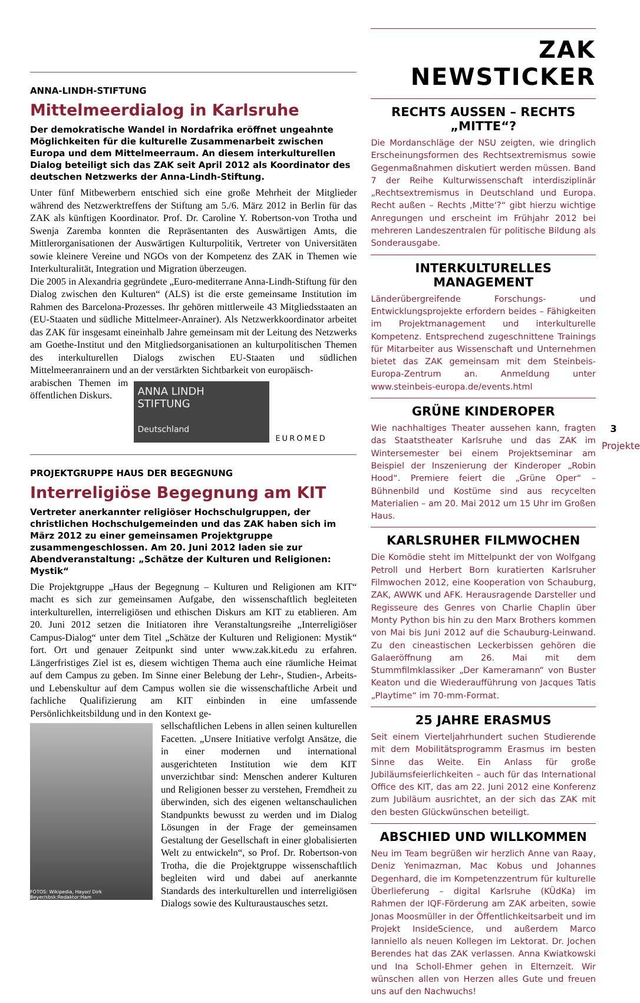ANNA-LINDH-STIFTUNG
Mittelmeerdialog in Karlsruhe
Der demokratische Wandel in Nordafrika eröffnet ungeahnte Möglichkeiten für die kulturelle Zusammenarbeit zwischen Europa und dem Mittelmeerraum. An diesem interkulturellen Dialog beteiligt sich das ZAK seit April 2012 als Koordinator des deutschen Netzwerks der Anna-Lindh-Stiftung.
Unter fünf Mitbewerbern entschied sich eine große Mehrheit der Mitglieder während des Netzwerktreffens der Stiftung am 5./6. März 2012 in Berlin für das ZAK als künftigen Koordinator. Prof. Dr. Caroline Y. Robertson-von Trotha und Swenja Zaremba konnten die Repräsentanten des Auswärtigen Amts, die Mittlerorganisationen der Auswärtigen Kulturpolitik, Vertreter von Universitäten sowie kleinere Vereine und NGOs von der Kompetenz des ZAK in Themen wie Interkulturalität, Integration und Migration überzeugen.
Die 2005 in Alexandria gegründete „Euro-mediterrane Anna-Lindh-Stiftung für den Dialog zwischen den Kulturen“ (ALS) ist die erste gemeinsame Institution im Rahmen des Barcelona-Prozesses. Ihr gehören mittlerweile 43 Mitgliedsstaaten an (EU-Staaten und südliche Mittelmeer-Anrainer). Als Netzwerkkoordinator arbeitet das ZAK für insgesamt eineinhalb Jahre gemeinsam mit der Leitung des Netzwerks am Goethe-Institut und den Mitgliedsorganisationen an kulturpolitischen Themen des interkulturellen Dialogs zwischen EU-Staaten und südlichen Mittelmeeranrainern und an der verstärkten Sichtbarkeit von europäisch-
ANNA LINDH
STIFTUNG
Deutschland
EUROMED
arabischen Themen im öffentlichen Diskurs.
PROJEKTGRUPPE HAUS DER BEGEGNUNG
Interreligiöse Begegnung am KIT
Vertreter anerkannter religiöser Hochschulgruppen, der christlichen Hochschulgemeinden und das ZAK haben sich im März 2012 zu einer gemeinsamen Projektgruppe zusammengeschlossen. Am 20. Juni 2012 laden sie zur Abendveranstaltung: „Schätze der Kulturen und Religionen: Mystik“
Die Projektgruppe „Haus der Begegnung – Kulturen und Religionen am KIT“ macht es sich zur gemeinsamen Aufgabe, den wissenschaftlich begleiteten interkulturellen, interreligiösen und ethischen Diskurs am KIT zu etablieren. Am 20. Juni 2012 setzen die Initiatoren ihre Veranstaltungsreihe „Interreligiöser Campus-Dialog“ unter dem Titel „Schätze der Kulturen und Religionen: Mystik“ fort. Ort und genauer Zeitpunkt sind unter www.zak.kit.edu zu erfahren. Längerfristiges Ziel ist es, diesem wichtigen Thema auch eine räumliche Heimat auf dem Campus zu geben. Im Sinne einer Belebung der Lehr-, Studien-, Arbeits- und Lebenskultur auf dem Campus wollen sie die wissenschaftliche Arbeit und fachliche Qualifizierung am KIT einbinden in eine umfassende Persönlichkeitsbildung und in den Kontext ge-
FOTOS: Wikipedia, Hayor/ Dirk Beyer/sbsk:Redaktor:Ham
sellschaftlichen Lebens in allen seinen kulturellen Facetten. „Unsere Initiative verfolgt Ansätze, die in einer modernen und international ausgerichteten Institution wie dem KIT unverzichtbar sind: Menschen anderer Kulturen und Religionen besser zu verstehen, Fremdheit zu überwinden, sich des eigenen weltanschaulichen Standpunkts bewusst zu werden und im Dialog Lösungen in der Frage der gemeinsamen Gestaltung der Gesellschaft in einer globalisierten Welt zu entwickeln“, so Prof. Dr. Robertson-von Trotha, die die Projektgruppe wissenschaftlich begleiten wird und dabei auf anerkannte Standards des interkulturellen und interreligiösen Dialogs sowie des Kulturaustausches setzt.
ZAK NEWSTICKER
RECHTS AUSSEN – RECHTS „MITTE“?
Die Mordanschläge der NSU zeigten, wie dringlich Erscheinungsformen des Rechtsextremismus sowie Gegenmaßnahmen diskutiert werden müssen. Band 7 der Reihe Kulturwissenschaft interdisziplinär „Rechtsextremismus in Deutschland und Europa. Recht außen – Rechts ‚Mitte‘?“ gibt hierzu wichtige Anregungen und erscheint im Frühjahr 2012 bei mehreren Landeszentralen für politische Bildung als Sonderausgabe.
INTERKULTURELLES MANAGEMENT
Länderübergreifende Forschungs- und Entwicklungsprojekte erfordern beides – Fähigkeiten im Projektmanagement und interkulturelle Kompetenz. Entsprechend zugeschnittene Trainings für Mitarbeiter aus Wissenschaft und Unternehmen bietet das ZAK gemeinsam mit dem Steinbeis-Europa-Zentrum an. Anmeldung unter www.steinbeis-europa.de/events.html
GRÜNE KINDEROPER
Wie nachhaltiges Theater aussehen kann, fragten das Staatstheater Karlsruhe und das ZAK im Wintersemester bei einem Projektseminar am Beispiel der Inszenierung der Kinderoper „Robin Hood“. Premiere feiert die „Grüne Oper“ – Bühnenbild und Kostüme sind aus recycelten Materialien – am 20. Mai 2012 um 15 Uhr im Großen Haus.
KARLSRUHER FILMWOCHEN
Die Komödie steht im Mittelpunkt der von Wolfgang Petroll und Herbert Born kuratierten Karlsruher Filmwochen 2012, eine Kooperation von Schauburg, ZAK, AWWK und AFK. Herausragende Darsteller und Regisseure des Genres von Charlie Chaplin über Monty Python bis hin zu den Marx Brothers kommen von Mai bis Juni 2012 auf die Schauburg-Leinwand. Zu den cineastischen Leckerbissen gehören die Galaeröffnung am 26. Mai mit dem Stummfilmklassiker „Der Kameramann“ von Buster Keaton und die Wiederaufführung von Jacques Tatis „Playtime“ im 70-mm-Format.
25 JAHRE ERASMUS
Seit einem Vierteljahrhundert suchen Studierende mit dem Mobilitätsprogramm Erasmus im besten Sinne das Weite. Ein Anlass für große Jubiläumsfeierlichkeiten – auch für das International Office des KIT, das am 22. Juni 2012 eine Konferenz zum Jubiläum ausrichtet, an der sich das ZAK mit den besten Glückwünschen beteiligt.
ABSCHIED UND WILLKOMMEN
Neu im Team begrüßen wir herzlich Anne van Raay, Deniz Yenimazman, Mac Kobus und Johannes Degenhard, die im Kompetenzzentrum für kulturelle Überlieferung – digital Karlsruhe (KÜdKa) im Rahmen der IQF-Förderung am ZAK arbeiten, sowie Jonas Moosmüller in der Öffentlichkeitsarbeit und im Projekt InsideScience, und außerdem Marco Ianniello als neuen Kollegen im Lektorat. Dr. Jochen Berendes hat das ZAK verlassen. Anna Kwiatkowski und Ina Scholl-Ehmer gehen in Elternzeit. Wir wünschen allen von Herzen alles Gute und freuen uns auf den Nachwuchs!
3
Projekte